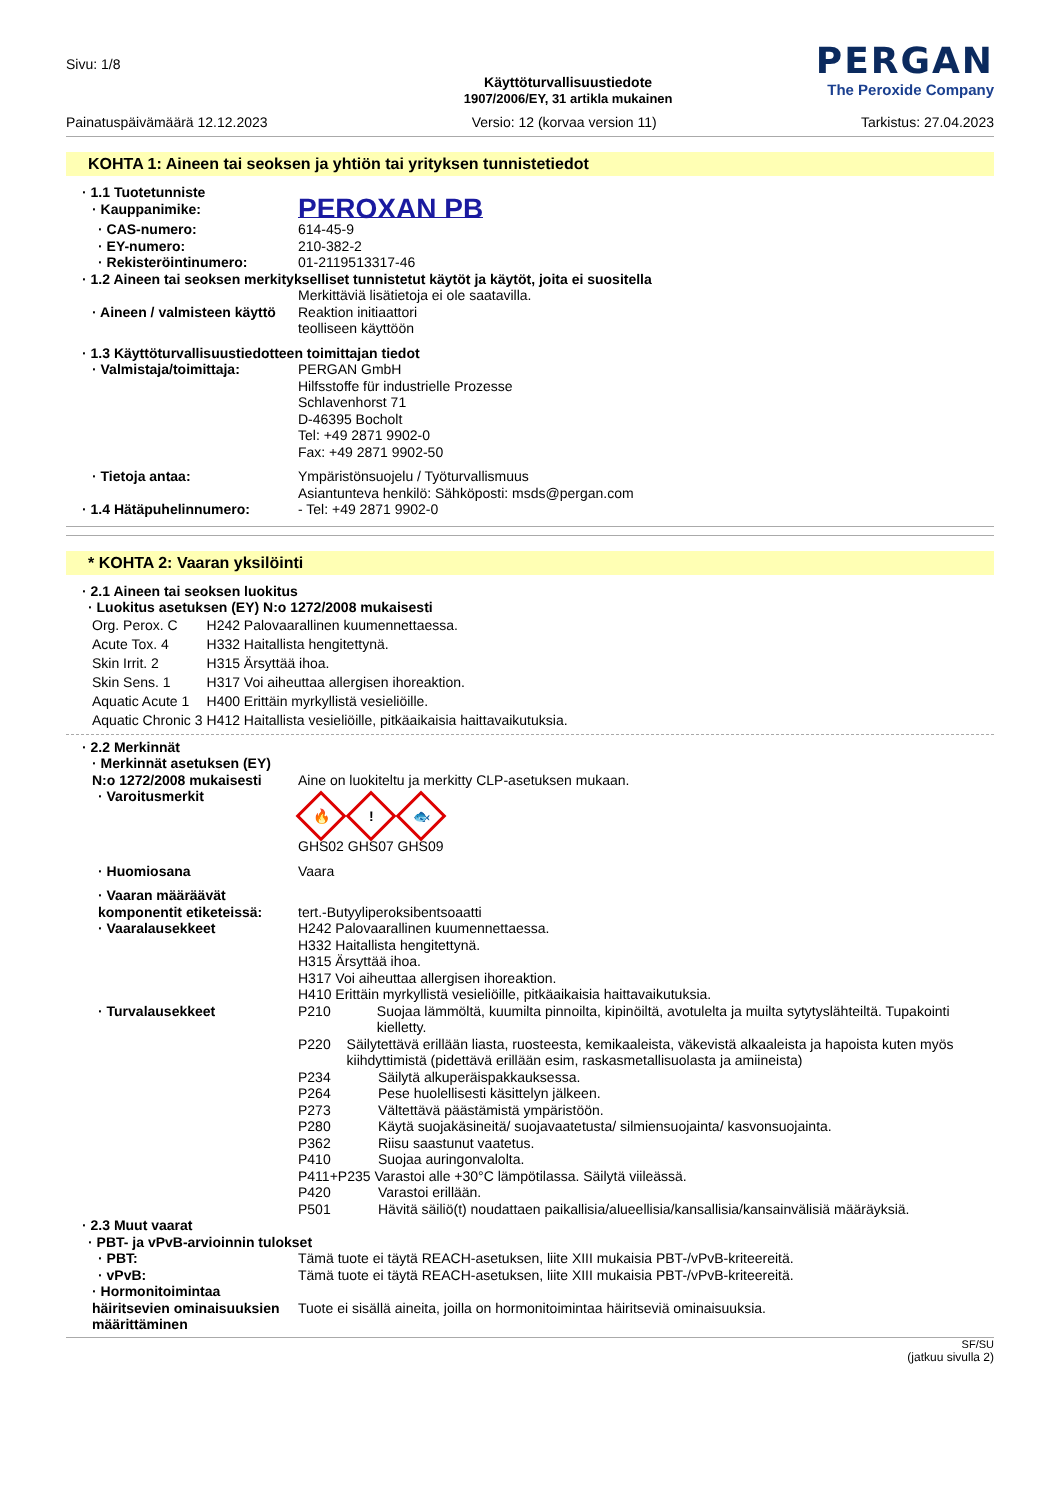Sivu: 1/8
Käyttöturvallisuustiedote
1907/2006/EY, 31 artikla mukainen
PERGAN
The Peroxide Company
Painatuspäivämäärä 12.12.2023 Versio: 12 (korvaa version 11) Tarkistus: 27.04.2023
KOHTA 1: Aineen tai seoksen ja yhtiön tai yrityksen tunnistetiedot
· 1.1 Tuotetunniste
· Kauppanimike:
PEROXAN PB
· CAS-numero: 614-45-9
· EY-numero: 210-382-2
· Rekisteröintinumero: 01-2119513317-46
· 1.2 Aineen tai seoksen merkitykselliset tunnistetut käytöt ja käytöt, joita ei suositella
Merkittäviä lisätietoja ei ole saatavilla.
· Aineen / valmisteen käyttö
Reaktion initiaattori
teolliseen käyttöön
· 1.3 Käyttöturvallisuustiedotteen toimittajan tiedot
· Valmistaja/toimittaja: PERGAN GmbH
Hilfsstoffe für industrielle Prozesse
Schlavenhorst 71
D-46395 Bocholt
Tel: +49 2871 9902-0
Fax: +49 2871 9902-50
· Tietoja antaa: Ympäristönsuojelu / Työturvallismuus
Asiantunteva henkilö: Sähköposti: msds@pergan.com
· 1.4 Hätäpuhelinnumero: - Tel: +49 2871 9902-0
* KOHTA 2: Vaaran yksilöinti
· 2.1 Aineen tai seoksen luokitus
· Luokitus asetuksen (EY) N:o 1272/2008 mukaisesti
| Org. Perox. C | H242 Palovaarallinen kuumennettaessa. |
| Acute Tox. 4 | H332 Haitallista hengitettynä. |
| Skin Irrit. 2 | H315 Ärsyttää ihoa. |
| Skin Sens. 1 | H317 Voi aiheuttaa allergisen ihoreaktion. |
| Aquatic Acute 1 | H400 Erittäin myrkyllistä vesieliöille. |
| Aquatic Chronic 3 | H412 Haitallista vesieliöille, pitkäaikaisia haittavaikutuksia. |
· 2.2 Merkinnät
· Merkinnät asetuksen (EY) N:o 1272/2008 mukaisesti
Aine on luokiteltu ja merkitty CLP-asetuksen mukaan.
· Varoitusmerkit
🔥! 🐟
GHS02 GHS07 GHS09
· Huomiosana Vaara
· Vaaran määräävät komponentit etiketeissä:
tert.-Butyyliperoksibentsoaatti
· Vaaralausekkeet H242 Palovaarallinen kuumennettaessa.
H332 Haitallista hengitettynä.
H315 Ärsyttää ihoa.
H317 Voi aiheuttaa allergisen ihoreaktion.
H410 Erittäin myrkyllistä vesieliöille, pitkäaikaisia haittavaikutuksia.
· Turvalausekkeet P210 Suojaa lämmöltä, kuumilta pinnoilta, kipinöiltä, avotulelta ja muilta sytytyslähteiltä. Tupakointi kielletty.
P220 Säilytettävä erillään liasta, ruosteesta, kemikaaleista, väkevistä alkaaleista ja hapoista kuten myös kiihdyttimistä (pidettävä erillään esim, raskasmetallisuolasta ja amiineista)
P234 Säilytä alkuperäispakkauksessa.
P264 Pese huolellisesti käsittelyn jälkeen.
P273 Vältettävä päästämistä ympäristöön.
P280 Käytä suojakäsineitä/ suojavaatetusta/ silmiensuojainta/ kasvonsuojainta.
P362 Riisu saastunut vaatetus.
P410 Suojaa auringonvalolta.
P411+P235 Varastoi alle +30°C lämpötilassa. Säilytä viileässä.
P420 Varastoi erillään.
P501 Hävitä säiliö(t) noudattaen paikallisia/alueellisia/kansallisia/kansainvälisiä määräyksiä.
· 2.3 Muut vaarat
· PBT- ja vPvB-arvioinnin tulokset
· PBT: Tämä tuote ei täytä REACH-asetuksen, liite XIII mukaisia PBT-/vPvB-kriteereitä.
· vPvB: Tämä tuote ei täytä REACH-asetuksen, liite XIII mukaisia PBT-/vPvB-kriteereitä.
· Hormonitoimintaa häiritsevien ominaisuuksien määrittäminen
Tuote ei sisällä aineita, joilla on hormonitoimintaa häiritseviä ominaisuuksia.
SF/SU
(jatkuu sivulla 2)